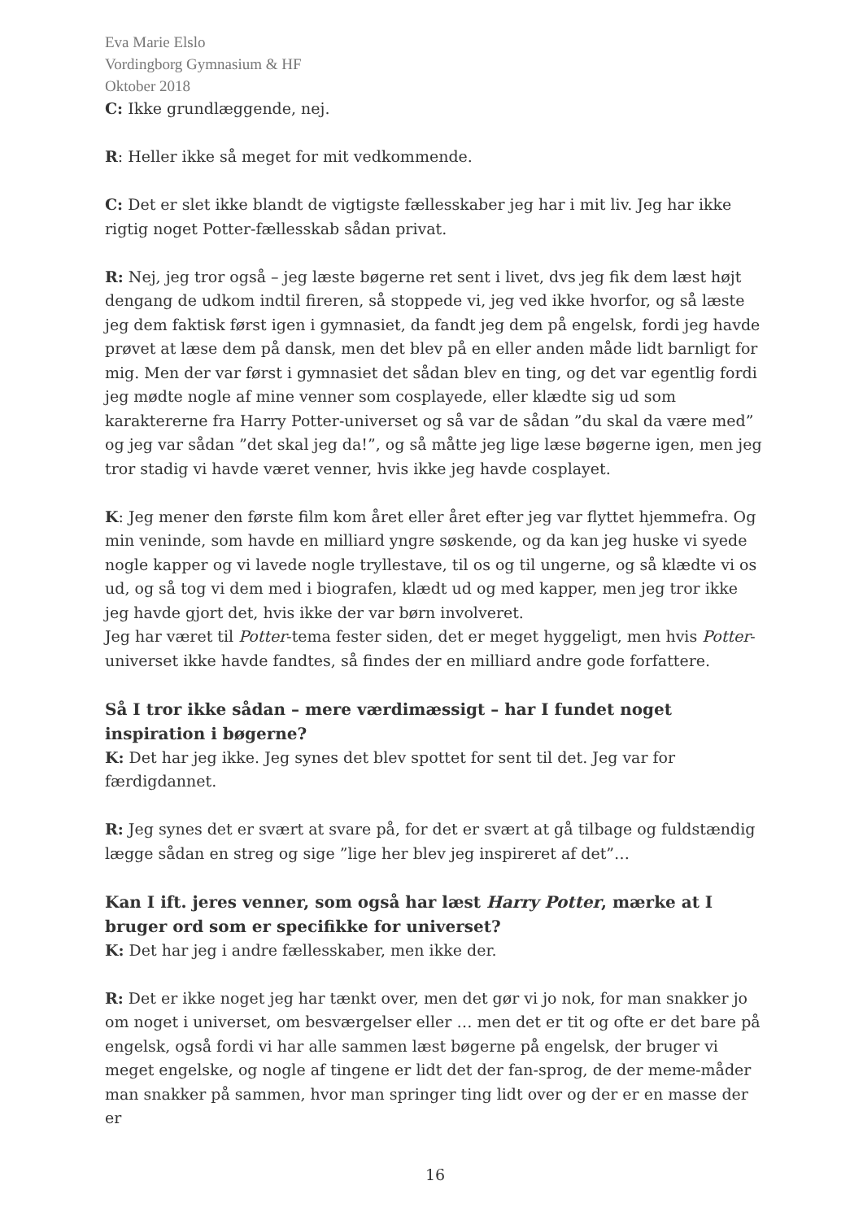Eva Marie Elslo
Vordingborg Gymnasium & HF
Oktober 2018
C: Ikke grundlæggende, nej.
R: Heller ikke så meget for mit vedkommende.
C: Det er slet ikke blandt de vigtigste fællesskaber jeg har i mit liv. Jeg har ikke rigtig noget Potter-fællesskab sådan privat.
R: Nej, jeg tror også – jeg læste bøgerne ret sent i livet, dvs jeg fik dem læst højt dengang de udkom indtil fireren, så stoppede vi, jeg ved ikke hvorfor, og så læste jeg dem faktisk først igen i gymnasiet, da fandt jeg dem på engelsk, fordi jeg havde prøvet at læse dem på dansk, men det blev på en eller anden måde lidt barnligt for mig. Men der var først i gymnasiet det sådan blev en ting, og det var egentlig fordi jeg mødte nogle af mine venner som cosplayede, eller klædte sig ud som karaktererne fra Harry Potter-universet og så var de sådan ”du skal da være med” og jeg var sådan ”det skal jeg da!”, og så måtte jeg lige læse bøgerne igen, men jeg tror stadig vi havde været venner, hvis ikke jeg havde cosplayet.
K: Jeg mener den første film kom året eller året efter jeg var flyttet hjemmefra. Og min veninde, som havde en milliard yngre søskende, og da kan jeg huske vi syede nogle kapper og vi lavede nogle tryllestave, til os og til ungerne, og så klædte vi os ud, og så tog vi dem med i biografen, klædt ud og med kapper, men jeg tror ikke jeg havde gjort det, hvis ikke der var børn involveret.
Jeg har været til Potter-tema fester siden, det er meget hyggeligt, men hvis Potter-universet ikke havde fandtes, så findes der en milliard andre gode forfattere.
Så I tror ikke sådan – mere værdimæssigt – har I fundet noget inspiration i bøgerne?
K: Det har jeg ikke. Jeg synes det blev spottet for sent til det. Jeg var for færdigdannet.
R: Jeg synes det er svært at svare på, for det er svært at gå tilbage og fuldstændig lægge sådan en streg og sige ”lige her blev jeg inspireret af det”…
Kan I ift. jeres venner, som også har læst Harry Potter, mærke at I bruger ord som er specifikke for universet?
K: Det har jeg i andre fællesskaber, men ikke der.
R: Det er ikke noget jeg har tænkt over, men det gør vi jo nok, for man snakker jo om noget i universet, om besværgelser eller … men det er tit og ofte er det bare på engelsk, også fordi vi har alle sammen læst bøgerne på engelsk, der bruger vi meget engelske, og nogle af tingene er lidt det der fan-sprog, de der meme-måder man snakker på sammen, hvor man springer ting lidt over og der er en masse der er
16